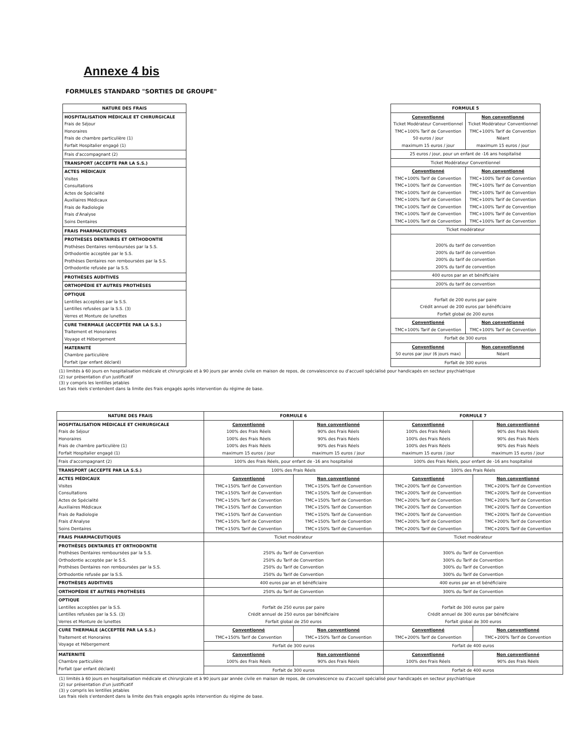Annexe 4 bis
FORMULES STANDARD "SORTIES DE GROUPE"
| NATURE DES FRAIS |
| --- |
| HOSPITALISATION MÉDICALE ET CHIRURGICALE Frais de Séjour Honoraires Frais de chambre particulière (1) Forfait Hospitalier engagé (1) |
| Frais d'accompagnant (2) |
| TRANSPORT (ACCEPTE PAR LA S.S.) |
| ACTES MÉDICAUX Visites Consultations Actes de Spécialité Auxiliaires Médicaux Frais de Radiologie Frais d'Analyse Soins Dentaires |
| FRAIS PHARMACEUTIQUES |
| PROTHÈSES DENTAIRES ET ORTHODONTIE Prothèses Dentaires remboursées par la S.S. Orthodontie acceptée par le S.S. Prothèses Dentaires non remboursées par la S.S. Orthodontie refusée par la S.S. |
| PROTHÈSES AUDITIVES |
| ORTHOPÉDIE ET AUTRES PROTHÈSES |
| OPTIQUE Lentilles acceptées par la S.S. Lentilles refusées par la S.S. (3) Verres et Monture de lunettes |
| CURE THERMALE (ACCEPTÉE PAR LA S.S.) Traitement et Honoraires Voyage et Hébergement |
| MATERNITÉ Chambre particulière Forfait (par enfant déclaré) |
| FORMULE 5 | |
| --- | --- |
| Conventionné Ticket Modérateur Conventionnel TMC+100% Tarif de Convention 50 euros / jour maximum 15 euros / jour | Non conventionné Ticket Modérateur Conventionnel TMC+100% Tarif de Convention Néant maximum 15 euros / jour |
| 25 euros / jour, pour un enfant de -16 ans hospitalisé | |
| Ticket Modérateur Conventionnel | |
| Conventionné TMC+100% Tarif de Convention TMC+100% Tarif de Convention TMC+100% Tarif de Convention TMC+100% Tarif de Convention TMC+100% Tarif de Convention TMC+100% Tarif de Convention TMC+100% Tarif de Convention | Non conventionné TMC+100% Tarif de Convention TMC+100% Tarif de Convention TMC+100% Tarif de Convention TMC+100% Tarif de Convention TMC+100% Tarif de Convention TMC+100% Tarif de Convention TMC+100% Tarif de Convention |
| Ticket modérateur | |
| 200% du tarif de convention 200% du tarif de convention 200% du tarif de convention 200% du tarif de convention | |
| 400 euros par an et bénéficiaire | |
| 200% du tarif de convention | |
| Forfait de 200 euros par paire Crédit annuel de 200 euros par bénéficiaire Forfait global de 200 euros | |
| Conventionné TMC+100% Tarif de Convention | Non conventionné TMC+100% Tarif de Convention |
| Forfait de 300 euros | |
| Conventionné 50 euros par jour (6 jours max) | Non conventionné Néant |
| Forfait de 300 euros | |
(1) limités à 60 jours en hospitalisation médicale et chirurgicale et à 90 jours par année civile en maison de repos, de convalescence ou d'accueil spécialisé pour handicapés en secteur psychiatrique
(2) sur présentation d'un justificatif
(3) y compris les lentilles jetables
Les frais réels s'entendent dans la limite des frais engagés après intervention du régime de base.
| NATURE DES FRAIS | FORMULE 6 | | FORMULE 7 | |
| --- | --- | --- | --- | --- |
| HOSPITALISATION MÉDICALE ET CHIRURGICALE Frais de Séjour Honoraires Frais de chambre particulière (1) Forfait Hospitalier engagé (1) | Conventionné 100% des Frais Réels 100% des Frais Réels 100% des Frais Réels maximum 15 euros / jour | Non conventionné 90% des Frais Réels 90% des Frais Réels 90% des Frais Réels maximum 15 euros / jour | Conventionné 100% des Frais Réels 100% des Frais Réels 100% des Frais Réels maximum 15 euros / jour | Non conventionné 90% des Frais Réels 90% des Frais Réels 90% des Frais Réels maximum 15 euros / jour |
| Frais d'accompagnant (2) | 100% des Frais Réels, pour enfant de -16 ans hospitalisé | | 100% des Frais Réels, pour enfant de -16 ans hospitalisé | |
| TRANSPORT (ACCEPTE PAR LA S.S.) | 100% des Frais Réels | | 100% des Frais Réels | |
| ACTES MÉDICAUX Visites Consultations Actes de Spécialité Auxiliaires Médicaux Frais de Radiologie Frais d'Analyse Soins Dentaires | Conventionné TMC+150% Tarif de Convention TMC+150% Tarif de Convention TMC+150% Tarif de Convention TMC+150% Tarif de Convention TMC+150% Tarif de Convention TMC+150% Tarif de Convention TMC+150% Tarif de Convention | Non conventionné TMC+150% Tarif de Convention TMC+150% Tarif de Convention TMC+150% Tarif de Convention TMC+150% Tarif de Convention TMC+150% Tarif de Convention TMC+150% Tarif de Convention TMC+150% Tarif de Convention | Conventionné TMC+200% Tarif de Convention TMC+200% Tarif de Convention TMC+200% Tarif de Convention TMC+200% Tarif de Convention TMC+200% Tarif de Convention TMC+200% Tarif de Convention TMC+200% Tarif de Convention | Non conventionné TMC+200% Tarif de Convention TMC+200% Tarif de Convention TMC+200% Tarif de Convention TMC+200% Tarif de Convention TMC+200% Tarif de Convention TMC+200% Tarif de Convention TMC+200% Tarif de Convention |
| FRAIS PHARMACEUTIQUES | Ticket modérateur | | Ticket modérateur | |
| PROTHÈSES DENTAIRES ET ORTHODONTIE Prothèses Dentaires remboursées par la S.S. Orthodontie acceptée par le S.S. Prothèses Dentaires non remboursées par la S.S. Orthodontie refusée par la S.S. | 250% du Tarif de Convention 250% du Tarif de Convention 250% du Tarif de Convention 250% du Tarif de Convention | | 300% du Tarif de Convention 300% du Tarif de Convention 300% du Tarif de Convention 300% du Tarif de Convention | |
| PROTHÈSES AUDITIVES | 400 euros par an et bénéficiaire | | 400 euros par an et bénéficiaire | |
| ORTHOPÉDIE ET AUTRES PROTHÈSES | 250% du Tarif de Convention | | 300% du Tarif de Convention | |
| OPTIQUE Lentilles acceptées par la S.S. Lentilles refusées par la S.S. (3) Verres et Monture de lunettes | Forfait de 250 euros par paire Crédit annuel de 250 euros par bénéficiaire Forfait global de 250 euros | | Forfait de 300 euros par paire Crédit annuel de 300 euros par bénéficiaire Forfait global de 300 euros | |
| CURE THERMALE (ACCEPTÉE PAR LA S.S.) Traitement et Honoraires Voyage et Hébergement | Conventionné TMC+150% Tarif de Convention | Non conventionné TMC+150% Tarif de Convention | Conventionné TMC+200% Tarif de Convention | Non conventionné TMC+200% Tarif de Convention |
| | Forfait de 300 euros | | Forfait de 400 euros | |
| MATERNITÉ Chambre particulière Forfait (par enfant déclaré) | Conventionné 100% des Frais Réels | Non conventionné 90% des Frais Réels | Conventionné 100% des Frais Réels | Non conventionné 90% des Frais Réels |
| | Forfait de 300 euros | | Forfait de 400 euros | |
(1) limités à 60 jours en hospitalisation médicale et chirurgicale et à 90 jours par année civile en maison de repos, de convalescence ou d'accueil spécialisé pour handicapés en secteur psychiatrique
(2) sur présentation d'un justificatif
(3) y compris les lentilles jetables
Les frais réels s'entendent dans la limite des frais engagés après intervention du régime de base.